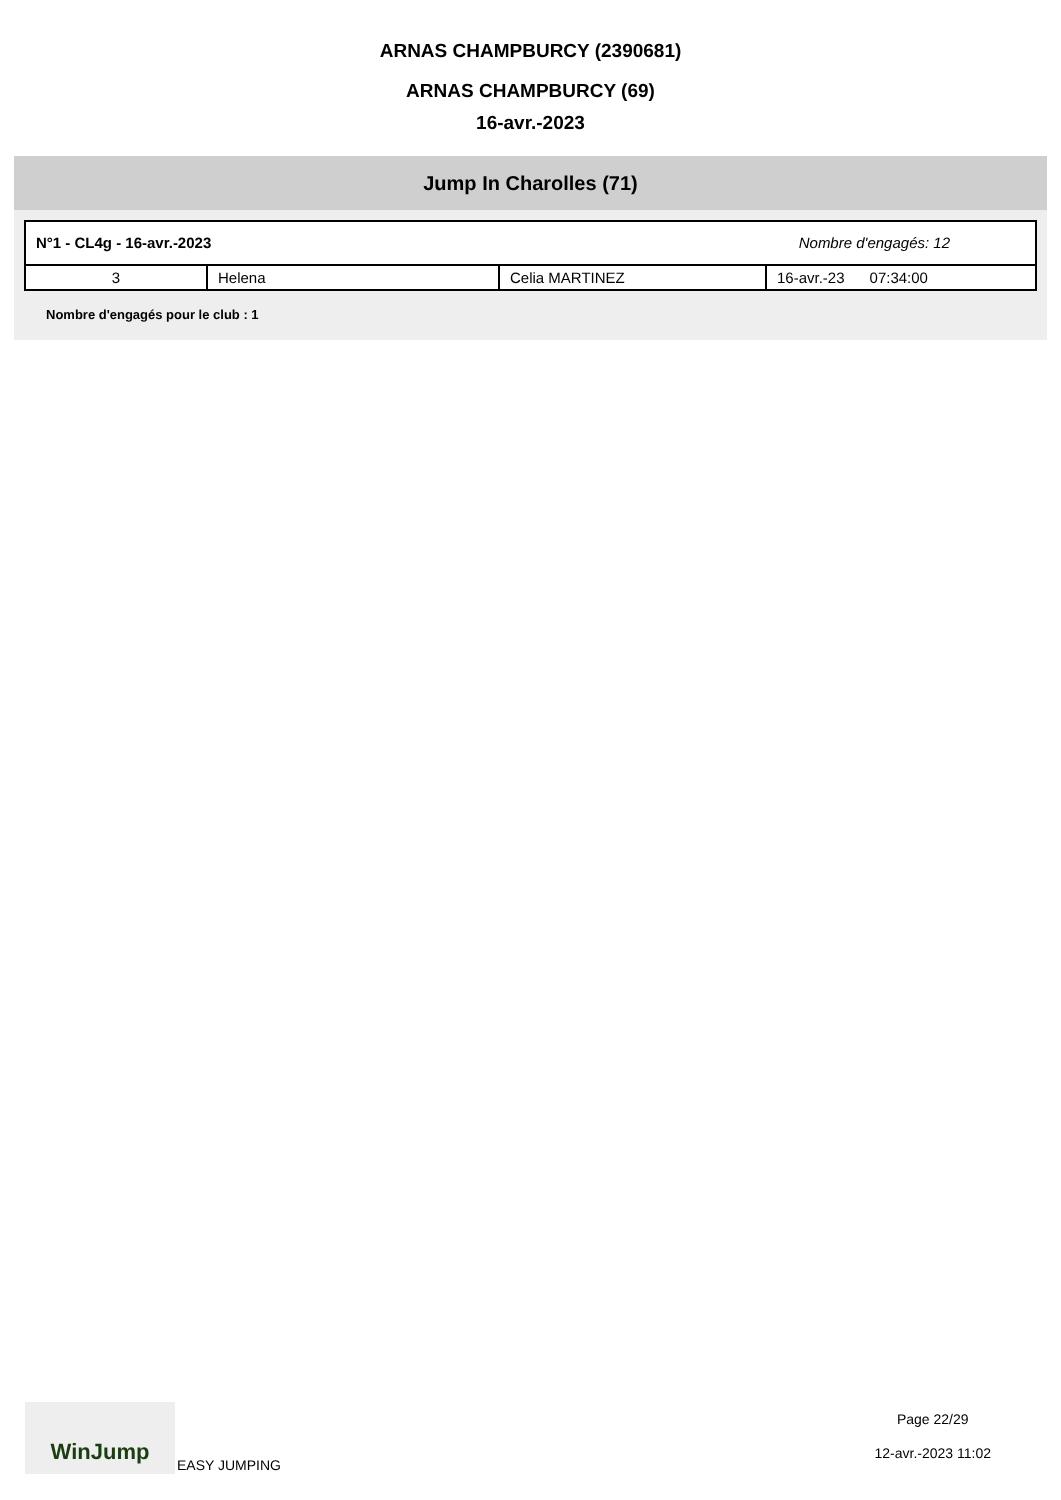ARNAS CHAMPBURCY (2390681)
ARNAS CHAMPBURCY (69)
16-avr.-2023
Jump In Charolles (71)
N°1 - CL4g - 16-avr.-2023 Nombre d'engagés: 12
| 3 | Helena | Celia MARTINEZ | 16-avr.-23 07:34:00 |
Nombre d'engagés pour le club : 1
WinJump EASY JUMPING
Page 22/29
12-avr.-2023 11:02